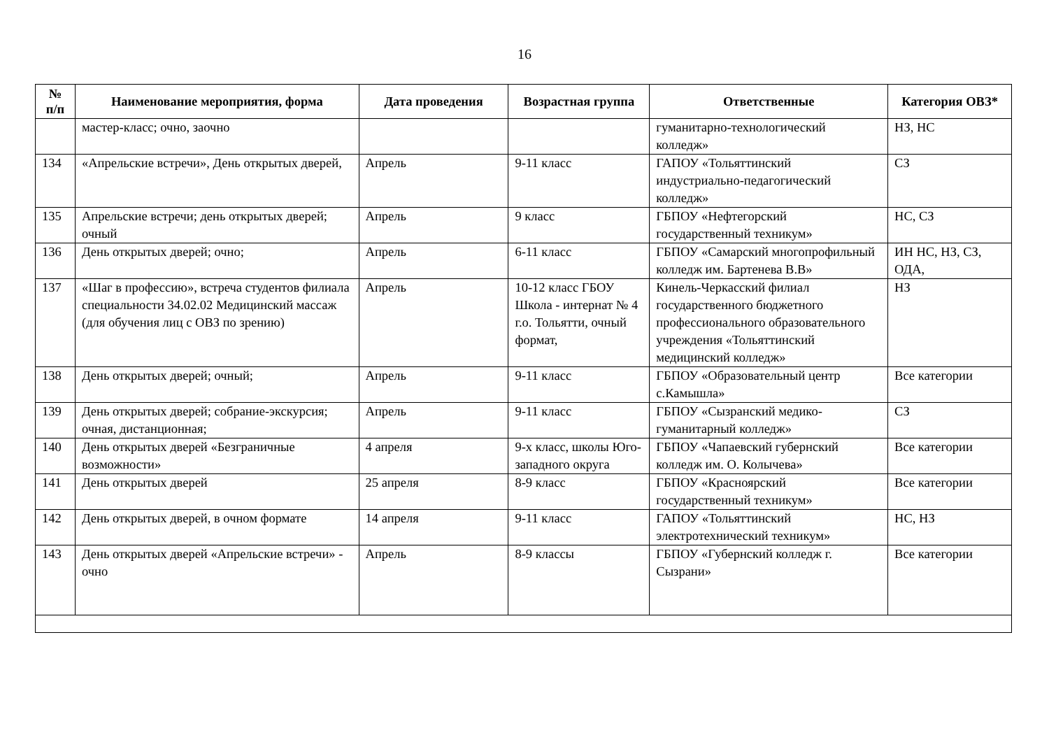16
| № п/п | Наименование мероприятия, форма | Дата проведения | Возрастная группа | Ответственные | Категория ОВЗ* |
| --- | --- | --- | --- | --- | --- |
| | мастер-класс; очно, заочно | | | гуманитарно-технологический колледж» | НЗ, НС |
| 134 | «Апрельские встречи», День открытых дверей, | Апрель | 9-11 класс | ГАПОУ «Тольяттинский индустриально-педагогический колледж» | СЗ |
| 135 | Апрельские встречи; день открытых дверей; очный | Апрель | 9 класс | ГБПОУ «Нефтегорский государственный техникум» | НС, СЗ |
| 136 | День открытых дверей; очно; | Апрель | 6-11 класс | ГБПОУ «Самарский многопрофильный колледж им. Бартенева В.В» | ИН НС, НЗ, СЗ, ОДА, |
| 137 | «Шаг в профессию», встреча студентов филиала специальности 34.02.02 Медицинский массаж (для обучения лиц с ОВЗ по зрению) | Апрель | 10-12 класс ГБОУ Школа - интернат № 4 г.о. Тольятти, очный формат, | Кинель-Черкасский филиал государственного бюджетного профессионального образовательного учреждения «Тольяттинский медицинский колледж» | НЗ |
| 138 | День открытых дверей; очный; | Апрель | 9-11 класс | ГБПОУ «Образовательный центр с.Камышла» | Все категории |
| 139 | День открытых дверей; собрание-экскурсия; очная, дистанционная; | Апрель | 9-11 класс | ГБПОУ «Сызранский медико-гуманитарный колледж» | СЗ |
| 140 | День открытых дверей «Безграничные возможности» | 4 апреля | 9-х класс, школы Юго-западного округа | ГБПОУ «Чапаевский губернский колледж им. О. Колычева» | Все категории |
| 141 | День открытых дверей | 25 апреля | 8-9 класс | ГБПОУ «Красноярский государственный техникум» | Все категории |
| 142 | День открытых дверей, в очном формате | 14 апреля | 9-11 класс | ГАПОУ «Тольяттинский электротехнический техникум» | НС, НЗ |
| 143 | День открытых дверей «Апрельские встречи» - очно | Апрель | 8-9 классы | ГБПОУ «Губернский колледж г. Сызрани» | Все категории |